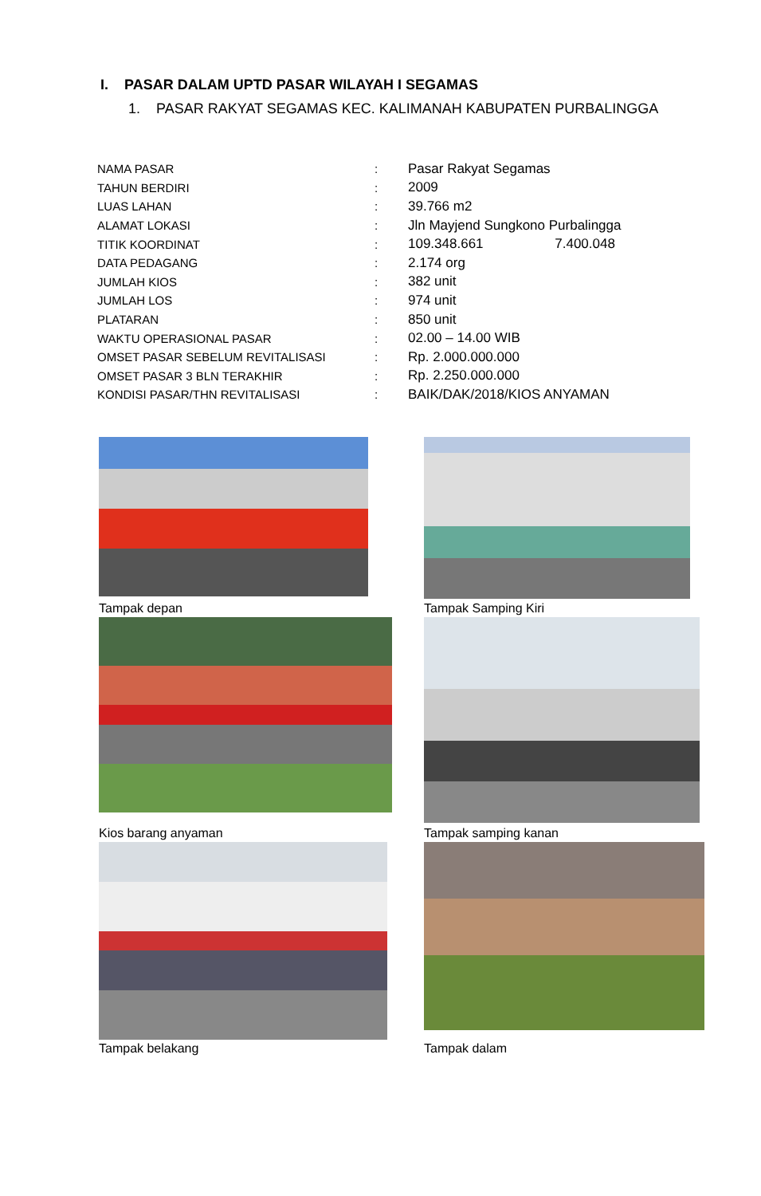I. PASAR DALAM UPTD PASAR WILAYAH I SEGAMAS
1. PASAR RAKYAT SEGAMAS KEC. KALIMANAH KABUPATEN PURBALINGGA
| NAMA PASAR | : | Pasar Rakyat Segamas |
| TAHUN BERDIRI | : | 2009 |
| LUAS LAHAN | : | 39.766 m2 |
| ALAMAT LOKASI | : | Jln Mayjend Sungkono Purbalingga |
| TITIK KOORDINAT | : | 109.348.661 7.400.048 |
| DATA PEDAGANG | : | 2.174 org |
| JUMLAH KIOS | : | 382 unit |
| JUMLAH LOS | : | 974 unit |
| PLATARAN | : | 850 unit |
| WAKTU OPERASIONAL PASAR | : | 02.00 – 14.00 WIB |
| OMSET PASAR SEBELUM REVITALISASI | : | Rp. 2.000.000.000 |
| OMSET PASAR 3 BLN TERAKHIR | : | Rp. 2.250.000.000 |
| KONDISI PASAR/THN REVITALISASI | : | BAIK/DAK/2018/KIOS ANYAMAN |
Tampak depan Tampak Samping Kiri
Kios barang anyaman Tampak samping kanan
Tampak belakang Tampak dalam